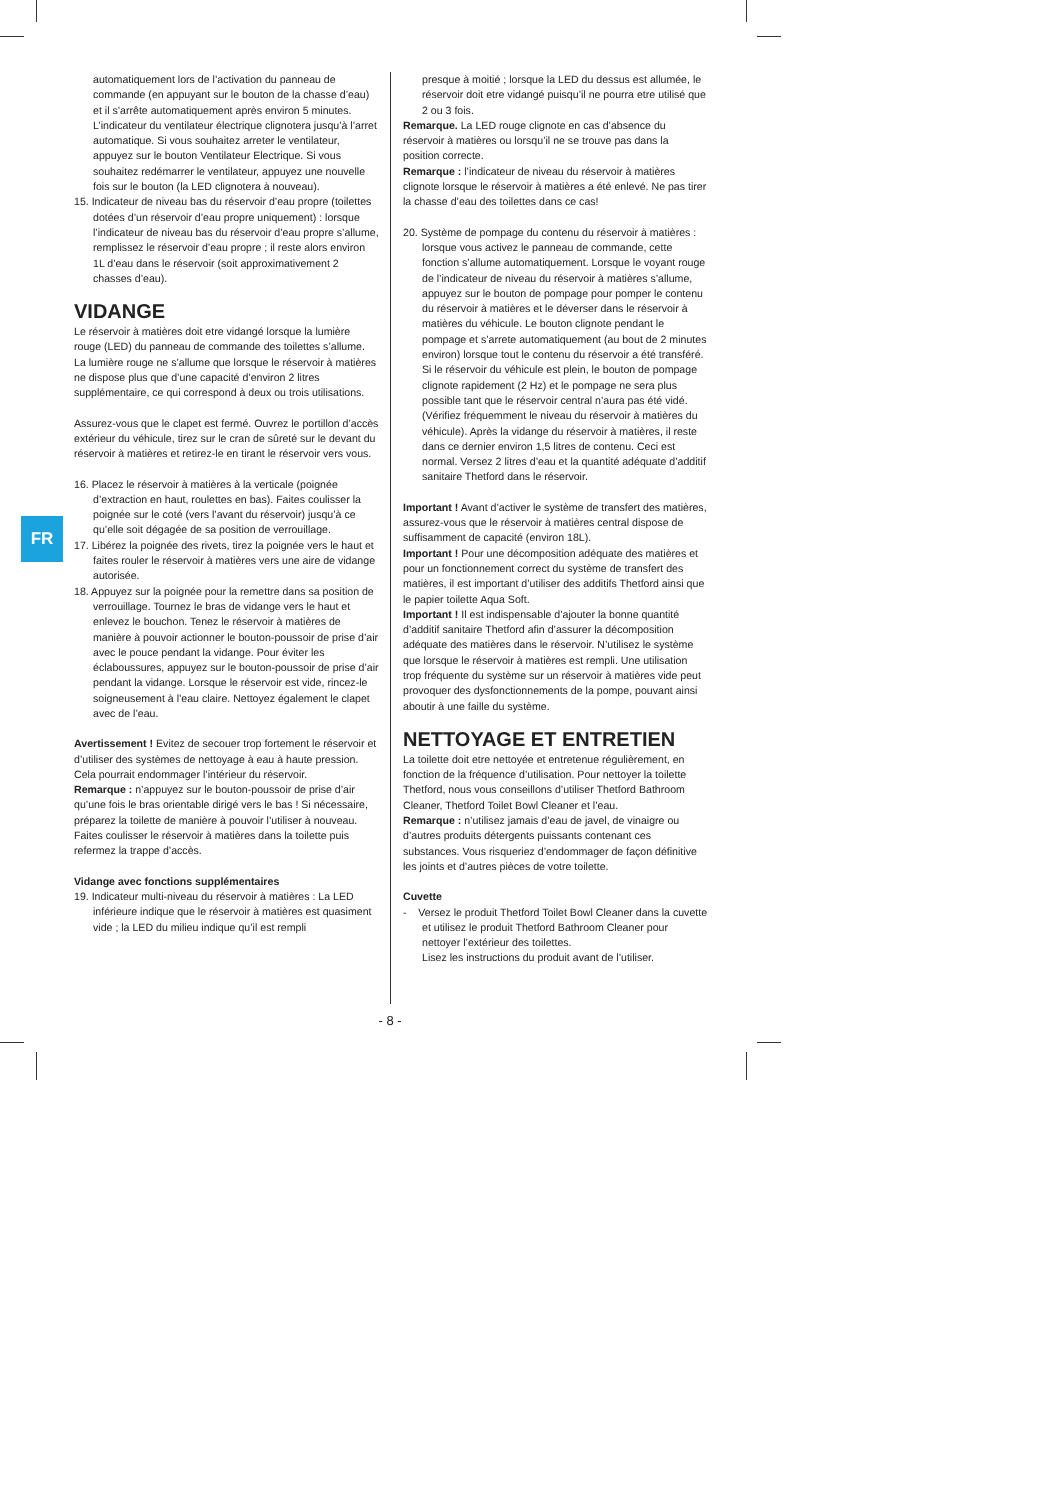FR
automatiquement lors de l’activation du panneau de commande (en appuyant sur le bouton de la chasse d’eau) et il s’arrête automatiquement après environ 5 minutes. L’indicateur du ventilateur électrique clignotera jusqu’à l’arret automatique. Si vous souhaitez arreter le ventilateur, appuyez sur le bouton Ventilateur Electrique. Si vous souhaitez redémarrer le ventilateur, appuyez une nouvelle fois sur le bouton (la LED clignotera à nouveau).
15. Indicateur de niveau bas du réservoir d’eau propre (toilettes dotées d’un réservoir d’eau propre uniquement) : lorsque l’indicateur de niveau bas du réservoir d’eau propre s’allume, remplissez le réservoir d’eau propre ; il reste alors environ 1L d’eau dans le réservoir (soit approximativement 2 chasses d’eau).
VIDANGE
Le réservoir à matières doit etre vidangé lorsque la lumière rouge (LED) du panneau de commande des toilettes s’allume. La lumière rouge ne s’allume que lorsque le réservoir à matières ne dispose plus que d’une capacité d’environ 2 litres supplémentaire, ce qui correspond à deux ou trois utilisations.
Assurez-vous que le clapet est fermé. Ouvrez le portillon d’accès extérieur du véhicule, tirez sur le cran de sûreté sur le devant du réservoir à matières et retirez-le en tirant le réservoir vers vous.
16. Placez le réservoir à matières à la verticale (poignée d’extraction en haut, roulettes en bas). Faites coulisser la poignée sur le coté (vers l’avant du réservoir) jusqu’à ce qu’elle soit dégagée de sa position de verrouillage.
17. Libérez la poignée des rivets, tirez la poignée vers le haut et faites rouler le réservoir à matières vers une aire de vidange autorisée.
18. Appuyez sur la poignée pour la remettre dans sa position de verrouillage. Tournez le bras de vidange vers le haut et enlevez le bouchon. Tenez le réservoir à matières de manière à pouvoir actionner le bouton-poussoir de prise d’air avec le pouce pendant la vidange. Pour éviter les éclaboussures, appuyez sur le bouton-poussoir de prise d’air pendant la vidange. Lorsque le réservoir est vide, rincez-le soigneusement à l’eau claire. Nettoyez également le clapet avec de l’eau.
Avertissement ! Evitez de secouer trop fortement le réservoir et d’utiliser des systèmes de nettoyage à eau à haute pression. Cela pourrait endommager l’intérieur du réservoir.
Remarque : n’appuyez sur le bouton-poussoir de prise d’air qu’une fois le bras orientable dirigé vers le bas ! Si nécessaire, préparez la toilette de manière à pouvoir l’utiliser à nouveau. Faites coulisser le réservoir à matières dans la toilette puis refermez la trappe d’accès.
Vidange avec fonctions supplémentaires
19. Indicateur multi-niveau du réservoir à matières : La LED inférieure indique que le réservoir à matières est quasiment vide ; la LED du milieu indique qu’il est rempli
presque à moitié ; lorsque la LED du dessus est allumée, le réservoir doit etre vidangé puisqu’il ne pourra etre utilisé que 2 ou 3 fois.
Remarque. La LED rouge clignote en cas d’absence du réservoir à matières ou lorsqu’il ne se trouve pas dans la position correcte.
Remarque : l’indicateur de niveau du réservoir à matières clignote lorsque le réservoir à matières a été enlevé. Ne pas tirer la chasse d’eau des toilettes dans ce cas!
20. Système de pompage du contenu du réservoir à matières : lorsque vous activez le panneau de commande, cette fonction s’allume automatiquement. Lorsque le voyant rouge de l’indicateur de niveau du réservoir à matières s’allume, appuyez sur le bouton de pompage pour pomper le contenu du réservoir à matières et le déverser dans le réservoir à matières du véhicule. Le bouton clignote pendant le pompage et s’arrete automatiquement (au bout de 2 minutes environ) lorsque tout le contenu du réservoir a été transféré. Si le réservoir du véhicule est plein, le bouton de pompage clignote rapidement (2 Hz) et le pompage ne sera plus possible tant que le réservoir central n’aura pas été vidé. (Vérifiez fréquemment le niveau du réservoir à matières du véhicule). Après la vidange du réservoir à matières, il reste dans ce dernier environ 1,5 litres de contenu. Ceci est normal. Versez 2 litres d’eau et la quantité adéquate d’additif sanitaire Thetford dans le réservoir.
Important ! Avant d’activer le système de transfert des matières, assurez-vous que le réservoir à matières central dispose de suffisamment de capacité (environ 18L).
Important ! Pour une décomposition adéquate des matières et pour un fonctionnement correct du système de transfert des matières, il est important d’utiliser des additifs Thetford ainsi que le papier toilette Aqua Soft.
Important ! Il est indispensable d’ajouter la bonne quantité d’additif sanitaire Thetford afin d’assurer la décomposition adéquate des matières dans le réservoir. N’utilisez le système que lorsque le réservoir à matières est rempli. Une utilisation trop fréquente du système sur un réservoir à matières vide peut provoquer des dysfonctionnements de la pompe, pouvant ainsi aboutir à une faille du système.
NETTOYAGE ET ENTRETIEN
La toilette doit etre nettoyée et entretenue régulièrement, en fonction de la fréquence d’utilisation. Pour nettoyer la toilette Thetford, nous vous conseillons d’utiliser Thetford Bathroom Cleaner, Thetford Toilet Bowl Cleaner et l’eau.
Remarque : n’utilisez jamais d’eau de javel, de vinaigre ou d’autres produits détergents puissants contenant ces substances. Vous risqueriez d’endommager de façon définitive les joints et d’autres pièces de votre toilette.
Cuvette
- Versez le produit Thetford Toilet Bowl Cleaner dans la cuvette et utilisez le produit Thetford Bathroom Cleaner pour nettoyer l’extérieur des toilettes.
Lisez les instructions du produit avant de l’utiliser.
- 8 -